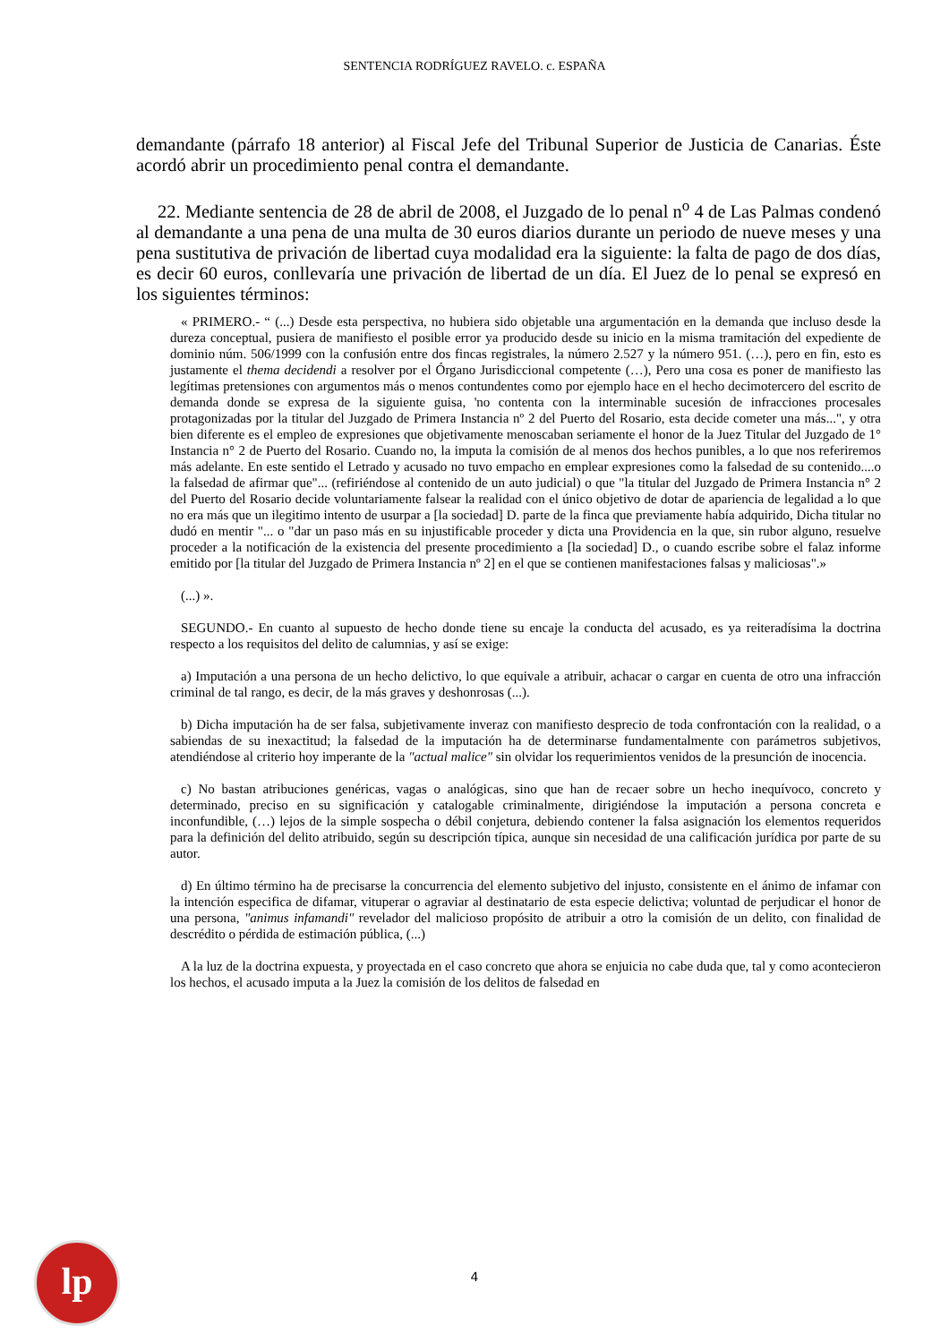SENTENCIA RODRÍGUEZ RAVELO. c. ESPAÑA
demandante (párrafo 18 anterior) al Fiscal Jefe del Tribunal Superior de Justicia de Canarias. Éste acordó abrir un procedimiento penal contra el demandante.
22. Mediante sentencia de 28 de abril de 2008, el Juzgado de lo penal n<sup>o</sup> 4 de Las Palmas condenó al demandante a una pena de una multa de 30 euros diarios durante un periodo de nueve meses y una pena sustitutiva de privación de libertad cuya modalidad era la siguiente: la falta de pago de dos días, es decir 60 euros, conllevaría une privación de libertad de un día. El Juez de lo penal se expresó en los siguientes términos:
« PRIMERO.- “ (...) Desde esta perspectiva, no hubiera sido objetable una argumentación en la demanda que incluso desde la dureza conceptual, pusiera de manifiesto el posible error ya producido desde su inicio en la misma tramitación del expediente de dominio núm. 506/1999 con la confusión entre dos fincas registrales, la número 2.527 y la número 951. (…), pero en fin, esto es justamente el thema decidendi a resolver por el Órgano Jurisdiccional competente (…), Pero una cosa es poner de manifiesto las legítimas pretensiones con argumentos más o menos contundentes como por ejemplo hace en el hecho decimotercero del escrito de demanda donde se expresa de la siguiente guisa, 'no contenta con la interminable sucesión de infracciones procesales protagonizadas por la titular del Juzgado de Primera Instancia nº 2 del Puerto del Rosario, esta decide cometer una más...", y otra bien diferente es el empleo de expresiones que objetivamente menoscaban seriamente el honor de la Juez Titular del Juzgado de 1° Instancia n° 2 de Puerto del Rosario. Cuando no, la imputa la comisión de al menos dos hechos punibles, a lo que nos referiremos más adelante. En este sentido el Letrado y acusado no tuvo empacho en emplear expresiones como la falsedad de su contenido....o la falsedad de afirmar que"... (refiriéndose al contenido de un auto judicial) o que "la titular del Juzgado de Primera Instancia n° 2 del Puerto del Rosario decide voluntariamente falsear la realidad con el único objetivo de dotar de apariencia de legalidad a lo que no era más que un ilegitimo intento de usurpar a [la sociedad] D. parte de la finca que previamente había adquirido, Dicha titular no dudó en mentir "... o "dar un paso más en su injustificable proceder y dicta una Providencia en la que, sin rubor alguno, resuelve proceder a la notificación de la existencia del presente procedimiento a [la sociedad] D., o cuando escribe sobre el falaz informe emitido por [la titular del Juzgado de Primera Instancia nº 2] en el que se contienen manifestaciones falsas y maliciosas".»
(...) ».
SEGUNDO.- En cuanto al supuesto de hecho donde tiene su encaje la conducta del acusado, es ya reiteradísima la doctrina respecto a los requisitos del delito de calumnias, y así se exige:
a) Imputación a una persona de un hecho delictivo, lo que equivale a atribuir, achacar o cargar en cuenta de otro una infracción criminal de tal rango, es decir, de la más graves y deshonrosas (...).
b) Dicha imputación ha de ser falsa, subjetivamente inveraz con manifiesto desprecio de toda confrontación con la realidad, o a sabiendas de su inexactitud; la falsedad de la imputación ha de determinarse fundamentalmente con parámetros subjetivos, atendiéndose al criterio hoy imperante de la "actual malice" sin olvidar los requerimientos venidos de la presunción de inocencia.
c) No bastan atribuciones genéricas, vagas o analógicas, sino que han de recaer sobre un hecho inequívoco, concreto y determinado, preciso en su significación y catalogable criminalmente, dirigiéndose la imputación a persona concreta e inconfundible, (…) lejos de la simple sospecha o débil conjetura, debiendo contener la falsa asignación los elementos requeridos para la definición del delito atribuido, según su descripción típica, aunque sin necesidad de una calificación jurídica por parte de su autor.
d) En último término ha de precisarse la concurrencia del elemento subjetivo del injusto, consistente en el ánimo de infamar con la intención especifica de difamar, vituperar o agraviar al destinatario de esta especie delictiva; voluntad de perjudicar el honor de una persona, "animus infamandi" revelador del malicioso propósito de atribuir a otro la comisión de un delito, con finalidad de descrédito o pérdida de estimación pública, (...)
A la luz de la doctrina expuesta, y proyectada en el caso concreto que ahora se enjuicia no cabe duda que, tal y como acontecieron los hechos, el acusado imputa a la Juez la comisión de los delitos de falsedad en
lp
4